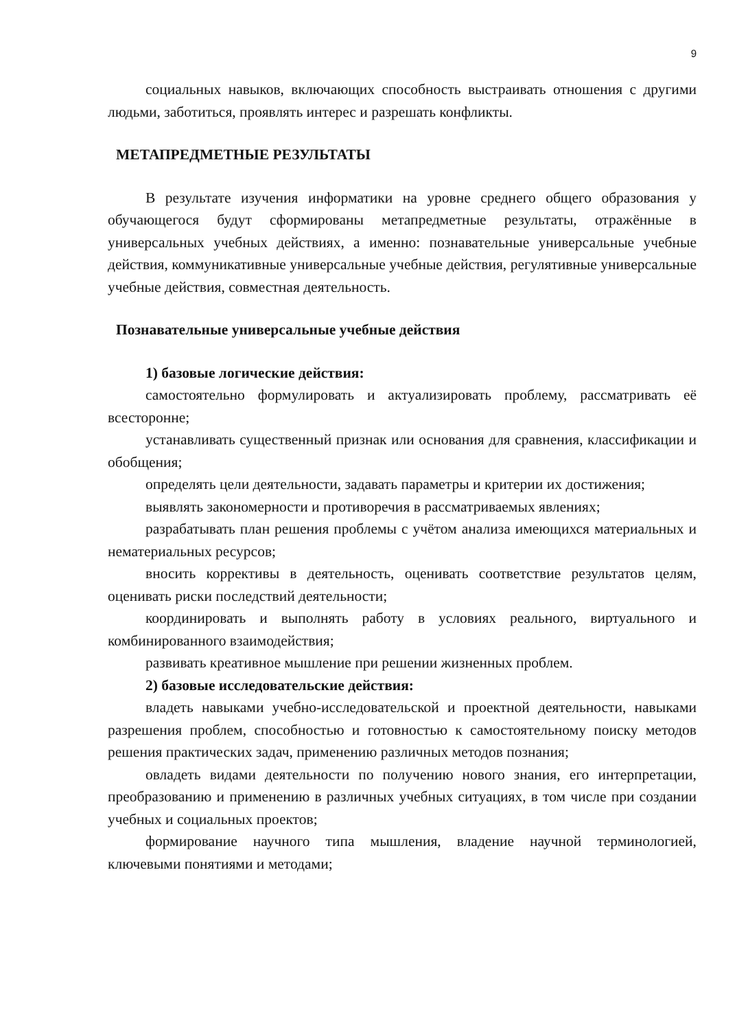9
социальных навыков, включающих способность выстраивать отношения с другими людьми, заботиться, проявлять интерес и разрешать конфликты.
МЕТАПРЕДМЕТНЫЕ РЕЗУЛЬТАТЫ
В результате изучения информатики на уровне среднего общего образования у обучающегося будут сформированы метапредметные результаты, отражённые в универсальных учебных действиях, а именно: познавательные универсальные учебные действия, коммуникативные универсальные учебные действия, регулятивные универсальные учебные действия, совместная деятельность.
Познавательные универсальные учебные действия
1) базовые логические действия:
самостоятельно формулировать и актуализировать проблему, рассматривать её всесторонне;
устанавливать существенный признак или основания для сравнения, классификации и обобщения;
определять цели деятельности, задавать параметры и критерии их достижения;
выявлять закономерности и противоречия в рассматриваемых явлениях;
разрабатывать план решения проблемы с учётом анализа имеющихся материальных и нематериальных ресурсов;
вносить коррективы в деятельность, оценивать соответствие результатов целям, оценивать риски последствий деятельности;
координировать и выполнять работу в условиях реального, виртуального и комбинированного взаимодействия;
развивать креативное мышление при решении жизненных проблем.
2) базовые исследовательские действия:
владеть навыками учебно-исследовательской и проектной деятельности, навыками разрешения проблем, способностью и готовностью к самостоятельному поиску методов решения практических задач, применению различных методов познания;
овладеть видами деятельности по получению нового знания, его интерпретации, преобразованию и применению в различных учебных ситуациях, в том числе при создании учебных и социальных проектов;
формирование научного типа мышления, владение научной терминологией, ключевыми понятиями и методами;